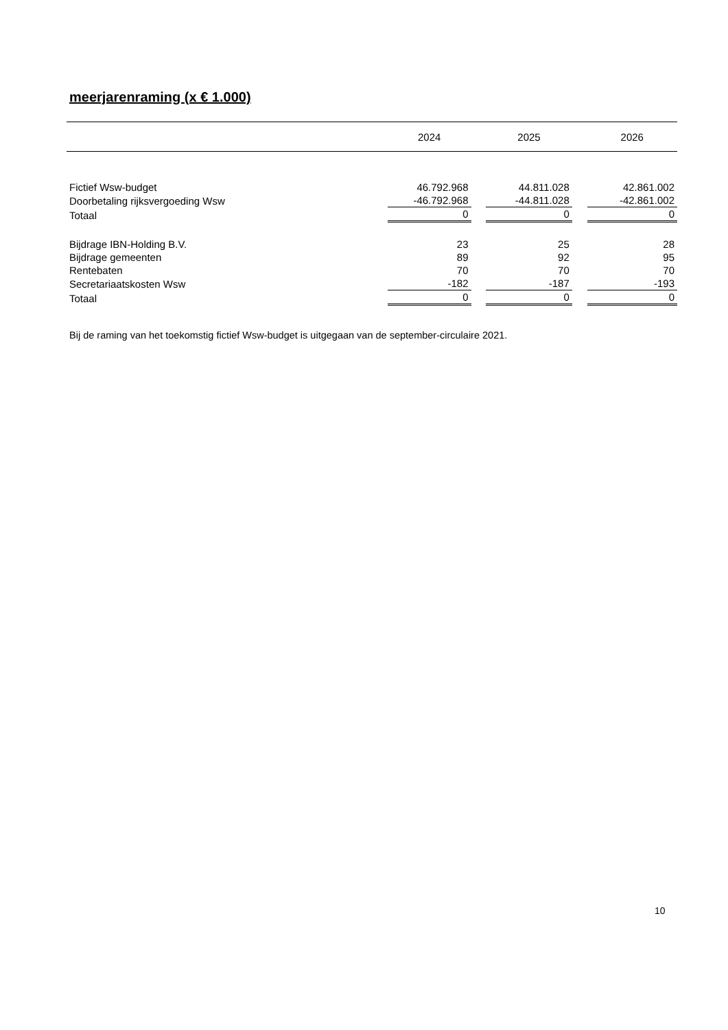meerjarenraming (x € 1.000)
| | 2024 | | 2025 | | 2026 |
| --- | --- | --- | --- | --- | --- |
| Fictief Wsw-budget | 46.792.968 | | 44.811.028 | | 42.861.002 |
| Doorbetaling rijksvergoeding Wsw | -46.792.968 | | -44.811.028 | | -42.861.002 |
| Totaal | 0 | | 0 | | 0 |
| Bijdrage IBN-Holding B.V. | 23 | | 25 | | 28 |
| Bijdrage gemeenten | 89 | | 92 | | 95 |
| Rentebaten | 70 | | 70 | | 70 |
| Secretariaatskosten Wsw | -182 | | -187 | | -193 |
| Totaal | 0 | | 0 | | 0 |
Bij de raming van het toekomstig fictief Wsw-budget is uitgegaan van de september-circulaire 2021.
10